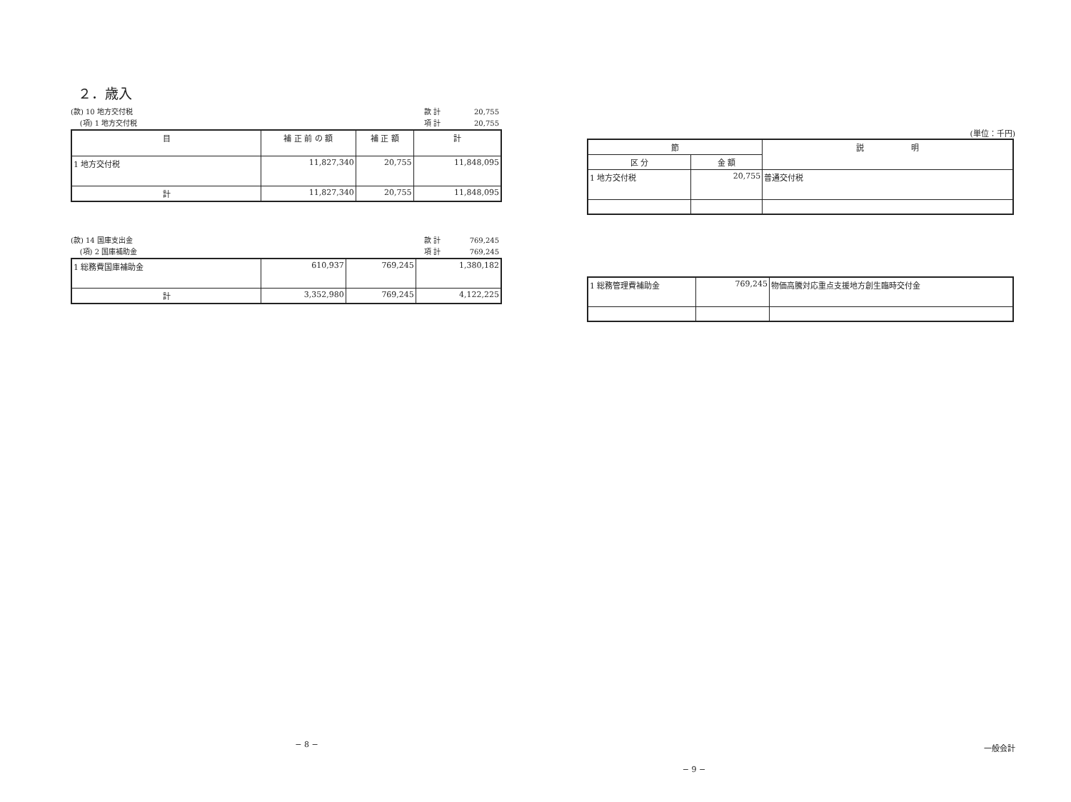２．歳入
(款) 10 地方交付税 款 計 20,755
(項) 1 地方交付税 項 計 20,755
| 目 | 補 正 前 の 額 | 補 正 額 | 計 |
| --- | --- | --- | --- |
| 1 地方交付税 | 11,827,340 | 20,755 | 11,848,095 |
| 計 | 11,827,340 | 20,755 | 11,848,095 |
(款) 14 国庫支出金 款 計 769,245
(項) 2 国庫補助金 項 計 769,245
| 1 総務費国庫補助金 | 610,937 | 769,245 | 1,380,182 |
| 計 | 3,352,980 | 769,245 | 4,122,225 |
− 8 −
(単位：千円)
| 節 | | 説 明 |
| --- | --- | --- |
| 区 分 | 金 額 | |
| 1 地方交付税 | 20,755 | 普通交付税 |
| 1 総務管理費補助金 | 769,245 | 物価高騰対応重点支援地方創生臨時交付金 |
一般会計
− 9 −